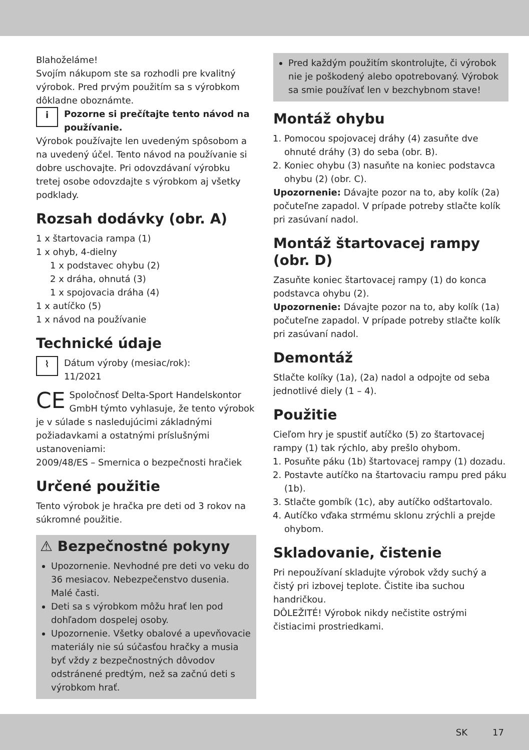Blahoželáme!
Svojím nákupom ste sa rozhodli pre kvalitný výrobok. Pred prvým použitím sa s výrobkom dôkladne oboznámte.
iPozorne si prečítajte tento návod na používanie.
Výrobok používajte len uvedeným spôsobom a na uvedený účel. Tento návod na používanie si dobre uschovajte. Pri odovzdávaní výrobku tretej osobe odovzdajte s výrobkom aj všetky podklady.
Rozsah dodávky (obr. A)
1 x štartovacia rampa (1)
1 x ohyb, 4-dielny
1 x podstavec ohybu (2)
2 x dráha, ohnutá (3)
1 x spojovacia dráha (4)
1 x autíčko (5)
1 x návod na používanie
Technické údaje
⌇ Dátum výroby (mesiac/rok):
11/2021
CE Spoločnosť Delta-Sport Handelskontor GmbH týmto vyhlasuje, že tento výrobok je v súlade s nasledujúcimi základnými požiadavkami a ostatnými príslušnými ustanoveniami:
2009/48/ES – Smernica o bezpečnosti hračiek
Určené použitie
Tento výrobok je hračka pre deti od 3 rokov na súkromné použitie.
⚠ Bezpečnostné pokyny
Upozornenie. Nevhodné pre deti vo veku do 36 mesiacov. Nebezpečenstvo dusenia. Malé časti.
Deti sa s výrobkom môžu hrať len pod dohľadom dospelej osoby.
Upozornenie. Všetky obalové a upevňovacie materiály nie sú súčasťou hračky a musia byť vždy z bezpečnostných dôvodov odstránené predtým, než sa začnú deti s výrobkom hrať.
Pred každým použitím skontrolujte, či výrobok nie je poškodený alebo opotrebovaný. Výrobok sa smie používať len v bezchybnom stave!
Montáž ohybu
1. Pomocou spojovacej dráhy (4) zasuňte dve ohnuté dráhy (3) do seba (obr. B).
2. Koniec ohybu (3) nasuňte na koniec podstavca ohybu (2) (obr. C).
Upozornenie: Dávajte pozor na to, aby kolík (2a) počuteľne zapadol. V prípade potreby stlačte kolík pri zasúvaní nadol.
Montáž štartovacej rampy (obr. D)
Zasuňte koniec štartovacej rampy (1) do konca podstavca ohybu (2).
Upozornenie: Dávajte pozor na to, aby kolík (1a) počuteľne zapadol. V prípade potreby stlačte kolík pri zasúvaní nadol.
Demontáž
Stlačte kolíky (1a), (2a) nadol a odpojte od seba jednotlivé diely (1 – 4).
Použitie
Cieľom hry je spustiť autíčko (5) zo štartovacej rampy (1) tak rýchlo, aby prešlo ohybom.
1. Posuňte páku (1b) štartovacej rampy (1) dozadu.
2. Postavte autíčko na štartovaciu rampu pred páku (1b).
3. Stlačte gombík (1c), aby autíčko odštartovalo.
4. Autíčko vďaka strmému sklonu zrýchli a prejde ohybom.
Skladovanie, čistenie
Pri nepoužívaní skladujte výrobok vždy suchý a čistý pri izbovej teplote. Čistite iba suchou handričkou.
DÔLEŽITÉ! Výrobok nikdy nečistite ostrými čistiacimi prostriedkami.
SK 17